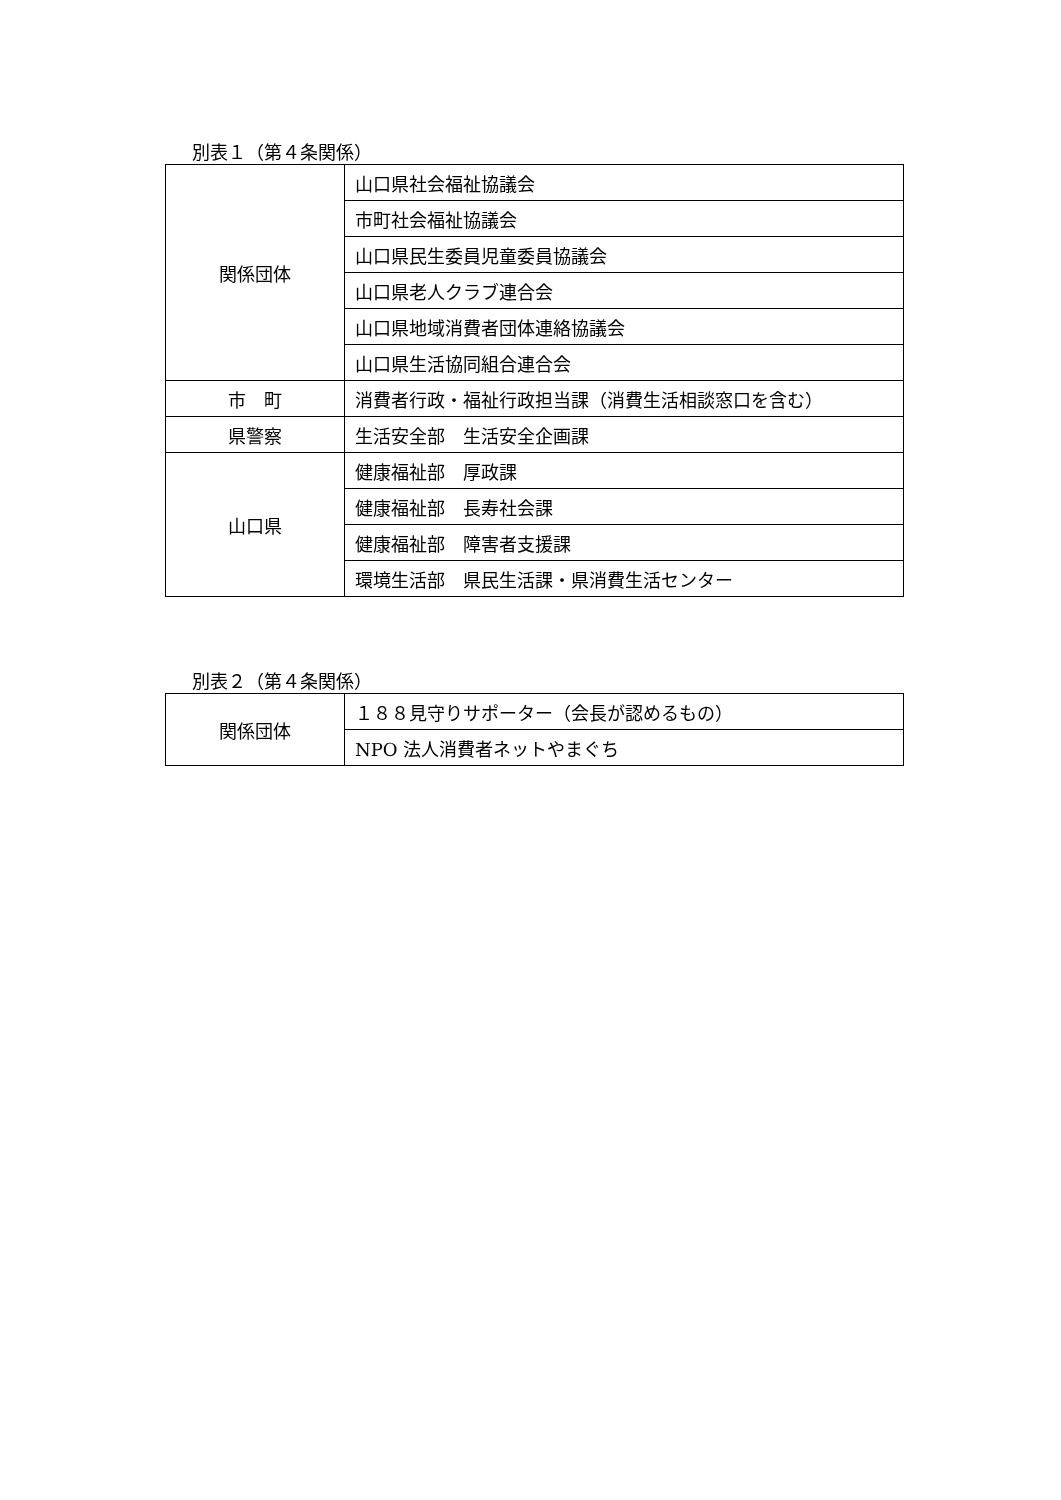別表１（第４条関係）
| 関係団体 | 山口県社会福祉協議会 |
| | 市町社会福祉協議会 |
| | 山口県民生委員児童委員協議会 |
| | 山口県老人クラブ連合会 |
| | 山口県地域消費者団体連絡協議会 |
| | 山口県生活協同組合連合会 |
| 市 町 | 消費者行政・福祉行政担当課（消費生活相談窓口を含む） |
| 県警察 | 生活安全部 生活安全企画課 |
| 山口県 | 健康福祉部 厚政課 |
| | 健康福祉部 長寿社会課 |
| | 健康福祉部 障害者支援課 |
| | 環境生活部 県民生活課・県消費生活センター |
別表２（第４条関係）
| 関係団体 | １８８見守りサポーター（会長が認めるもの） |
| | NPO 法人消費者ネットやまぐち |